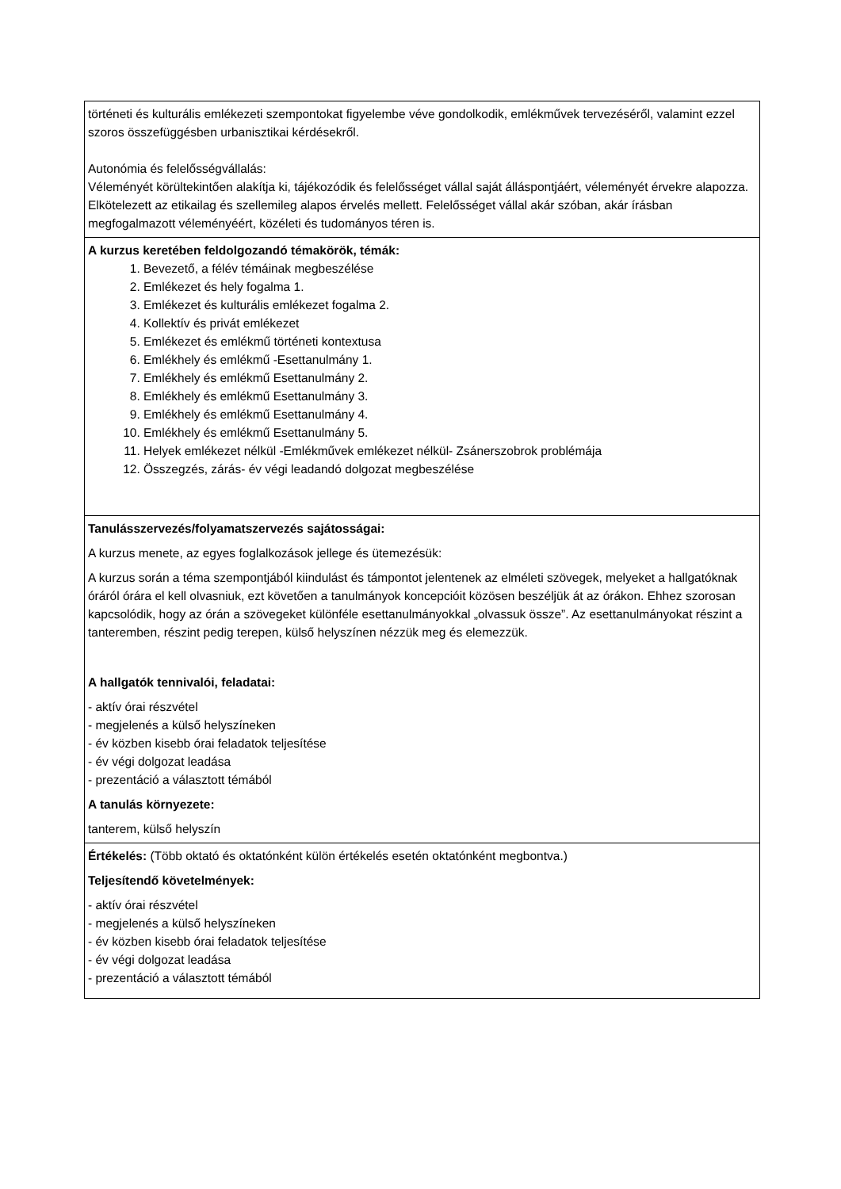| történeti és kulturális emlékezeti szempontokat figyelembe véve gondolkodik, emlékművek tervezéséről, valamint ezzel szoros összefüggésben urbanisztikai kérdésekről. Autonómia és felelősségvállalás: Véleményét körültekintően alakítja ki, tájékozódik és felelősséget vállal saját álláspontjáért, véleményét érvekre alapozza. Elkötelezett az etikailag és szellemileg alapos érvelés mellett. Felelősséget vállal akár szóban, akár írásban megfogalmazott véleményéért, közéleti és tudományos téren is. |
| A kurzus keretében feldolgozandó témakörök, témák: 1. Bevezető, a félév témáinak megbeszélése 2. Emlékezet és hely fogalma 1. 3. Emlékezet és kulturális emlékezet fogalma 2. 4. Kollektív és privát emlékezet 5. Emlékezet és emlékmű történeti kontextusa 6. Emlékhely és emlékmű -Esettanulmány 1. 7. Emlékhely és emlékmű Esettanulmány 2. 8. Emlékhely és emlékmű Esettanulmány 3. 9. Emlékhely és emlékmű Esettanulmány 4. 10. Emlékhely és emlékmű Esettanulmány 5. 11. Helyek emlékezet nélkül -Emlékművek emlékezet nélkül- Zsánerszobrok problémája 12. Összegzés, zárás- év végi leadandó dolgozat megbeszélése |
| Tanulásszervezés/folyamatszervezés sajátosságai: A kurzus menete, az egyes foglalkozások jellege és ütemezésük: A kurzus során a téma szempontjából kiindulást és támpontot jelentenek az elméleti szövegek, melyeket a hallgatóknak óráról órára el kell olvasniuk, ezt követően a tanulmányok koncepcióit közösen beszéljük át az órákon. Ehhez szorosan kapcsolódik, hogy az órán a szövegeket különféle esettanulmányokkal „olvassuk össze”. Az esettanulmányokat részint a tanteremben, részint pedig terepen, külső helyszínen nézzük meg és elemezzük. A hallgatók tennivalói, feladatai: - aktív órai részvétel - megjelenés a külső helyszíneken - év közben kisebb órai feladatok teljesítése - év végi dolgozat leadása - prezentáció a választott témából A tanulás környezete: tanterem, külső helyszín |
| Értékelés: (Több oktató és oktatónként külön értékelés esetén oktatónként megbontva.) Teljesítendő követelmények: - aktív órai részvétel - megjelenés a külső helyszíneken - év közben kisebb órai feladatok teljesítése - év végi dolgozat leadása - prezentáció a választott témából |